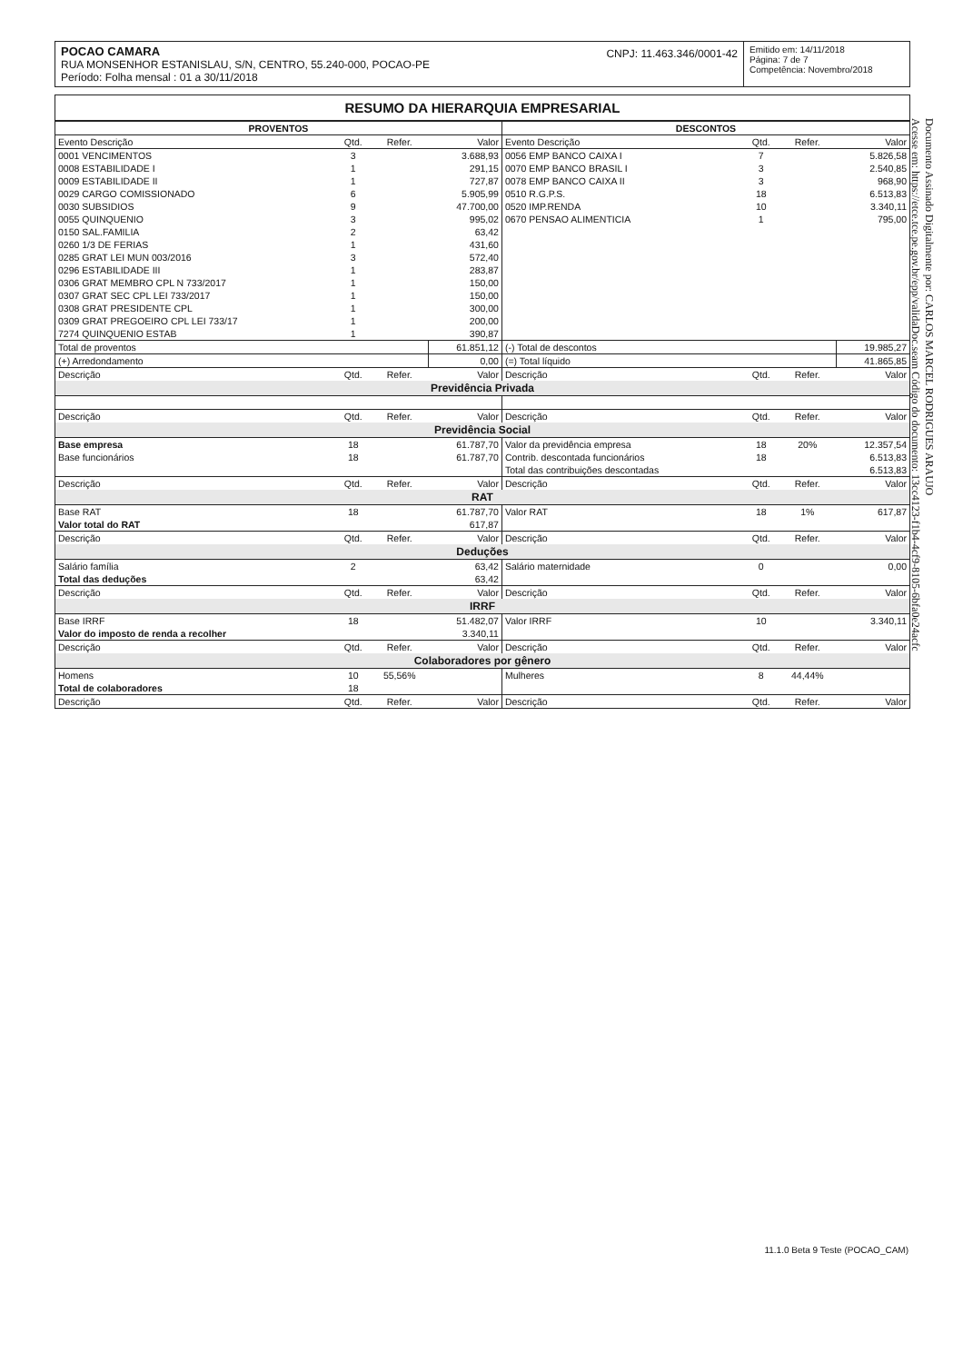POCAO CAMARA
RUA MONSENHOR ESTANISLAU, S/N, CENTRO, 55.240-000, POCAO-PE
Período: Folha mensal : 01 a 30/11/2018
CNPJ: 11.463.346/0001-42
Emitido em: 14/11/2018
Página: 7 de 7
Competência: Novembro/2018
RESUMO DA HIERARQUIA EMPRESARIAL
| PROVENTOS | | | | DESCONTOS | | | |
| --- | --- | --- | --- | --- | --- | --- | --- |
| Evento Descrição | Qtd. | Refer. | Valor | Evento Descrição | Qtd. | Refer. | Valor |
| 0001 VENCIMENTOS | 3 | | 3.688,93 | 0056 EMP BANCO CAIXA I | 7 | | 5.826,58 |
| 0008 ESTABILIDADE I | 1 | | 291,15 | 0070 EMP BANCO BRASIL I | 3 | | 2.540,85 |
| 0009 ESTABILIDADE II | 1 | | 727,87 | 0078 EMP BANCO CAIXA II | 3 | | 968,90 |
| 0029 CARGO COMISSIONADO | 6 | | 5.905,99 | 0510 R.G.P.S. | 18 | | 6.513,83 |
| 0030 SUBSIDIOS | 9 | | 47.700,00 | 0520 IMP.RENDA | 10 | | 3.340,11 |
| 0055 QUINQUENIO | 3 | | 995,02 | 0670 PENSAO ALIMENTICIA | 1 | | 795,00 |
| 0150 SAL.FAMILIA | 2 | | 63,42 | | | | |
| 0260 1/3 DE FERIAS | 1 | | 431,60 | | | | |
| 0285 GRAT LEI MUN 003/2016 | 3 | | 572,40 | | | | |
| 0296 ESTABILIDADE III | 1 | | 283,87 | | | | |
| 0306 GRAT MEMBRO CPL N 733/2017 | 1 | | 150,00 | | | | |
| 0307 GRAT SEC CPL LEI 733/2017 | 1 | | 150,00 | | | | |
| 0308 GRAT PRESIDENTE CPL | 1 | | 300,00 | | | | |
| 0309 GRAT PREGOEIRO CPL LEI 733/17 | 1 | | 200,00 | | | | |
| 7274 QUINQUENIO ESTAB | 1 | | 390,87 | | | | |
| Total de proventos | | | 61.851,12 | (-) Total de descontos | | | 19.985,27 |
| (+) Arredondamento | | | 0,00 | (=) Total líquido | | | 41.865,85 |
| Descrição | Qtd. | Refer. | Valor | Descrição | Qtd. | Refer. | Valor |
| Previdência Privada | | | | | | | |
| Descrição | Qtd. | Refer. | Valor | Descrição | Qtd. | Refer. | Valor |
| Previdência Social | | | | | | | |
| Base empresa | 18 | | 61.787,70 | Valor da previdência empresa | 18 | 20% | 12.357,54 |
| Base funcionários | 18 | | 61.787,70 | Contrib. descontada funcionários | 18 | | 6.513,83 |
| | | | | Total das contribuições descontadas | | | 6.513,83 |
| Descrição | Qtd. | Refer. | Valor | Descrição | Qtd. | Refer. | Valor |
| RAT | | | | | | | |
| Base RAT | 18 | | 61.787,70 | Valor RAT | 18 | 1% | 617,87 |
| Valor total do RAT | | | 617,87 | | | | |
| Descrição | Qtd. | Refer. | Valor | Descrição | Qtd. | Refer. | Valor |
| Deduções | | | | | | | |
| Salário família | 2 | | 63,42 | Salário maternidade | 0 | | 0,00 |
| Total das deduções | | | 63,42 | | | | |
| Descrição | Qtd. | Refer. | Valor | Descrição | Qtd. | Refer. | Valor |
| IRRF | | | | | | | |
| Base IRRF | 18 | | 51.482,07 | Valor IRRF | 10 | | 3.340,11 |
| Valor do imposto de renda a recolher | | | 3.340,11 | | | | |
| Descrição | Qtd. | Refer. | Valor | Descrição | Qtd. | Refer. | Valor |
| Colaboradores por gênero | | | | | | | |
| Homens | 10 | 55,56% | | Mulheres | 8 | 44,44% | |
| Total de colaboradores | 18 | | | | | | |
| Descrição | Qtd. | Refer. | Valor | Descrição | Qtd. | Refer. | Valor |
Documento Assinado Digitalmente por: CARLOS MARCEL RODRIGUES ARAUJO
Acesse em: https://etce.tce.pe.gov.br/epp/validaDoc.seam Código do documento: 13cc4123-f1b4-4cf9-8105-6bfa0e24acfc
11.1.0 Beta 9 Teste (POCAO_CAM)